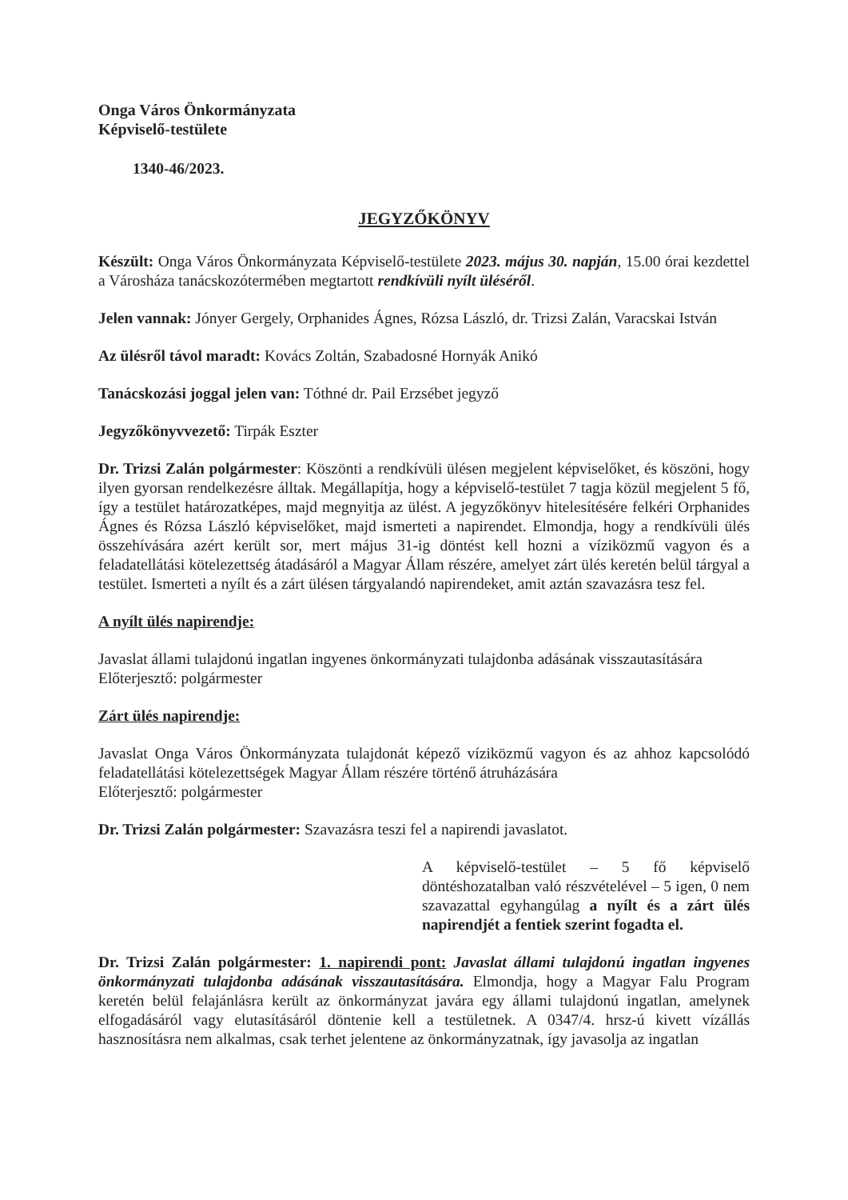Onga Város Önkormányzata
Képviselő-testülete
1340-46/2023.
JEGYZŐKÖNYV
Készült: Onga Város Önkormányzata Képviselő-testülete 2023. május 30. napján, 15.00 órai kezdettel a Városháza tanácskozótermében megtartott rendkívüli nyílt üléséről.
Jelen vannak: Jónyer Gergely, Orphanides Ágnes, Rózsa László, dr. Trizsi Zalán, Varacskai István
Az ülésről távol maradt: Kovács Zoltán, Szabadosné Hornyák Anikó
Tanácskozási joggal jelen van: Tóthné dr. Pail Erzsébet jegyző
Jegyzőkönyvvezető: Tirpák Eszter
Dr. Trizsi Zalán polgármester: Köszönti a rendkívüli ülésen megjelent képviselőket, és köszöni, hogy ilyen gyorsan rendelkezésre álltak. Megállapítja, hogy a képviselő-testület 7 tagja közül megjelent 5 fő, így a testület határozatképes, majd megnyitja az ülést. A jegyzőkönyv hitelesítésére felkéri Orphanides Ágnes és Rózsa László képviselőket, majd ismerteti a napirendet. Elmondja, hogy a rendkívüli ülés összehívására azért került sor, mert május 31-ig döntést kell hozni a víziközmű vagyon és a feladatellátási kötelezettség átadásáról a Magyar Állam részére, amelyet zárt ülés keretén belül tárgyal a testület. Ismerteti a nyílt és a zárt ülésen tárgyalandó napirendeket, amit aztán szavazásra tesz fel.
A nyílt ülés napirendje:
Javaslat állami tulajdonú ingatlan ingyenes önkormányzati tulajdonba adásának visszautasítására
Előterjesztő: polgármester
Zárt ülés napirendje:
Javaslat Onga Város Önkormányzata tulajdonát képező víziközmű vagyon és az ahhoz kapcsolódó feladatellátási kötelezettségek Magyar Állam részére történő átruházására
Előterjesztő: polgármester
Dr. Trizsi Zalán polgármester: Szavazásra teszi fel a napirendi javaslatot.
A képviselő-testület – 5 fő képviselő döntéshozatalban való részvételével – 5 igen, 0 nem szavazattal egyhangúlag a nyílt és a zárt ülés napirendjét a fentiek szerint fogadta el.
Dr. Trizsi Zalán polgármester: 1. napirendi pont: Javaslat állami tulajdonú ingatlan ingyenes önkormányzati tulajdonba adásának visszautasítására. Elmondja, hogy a Magyar Falu Program keretén belül felajánlásra került az önkormányzat javára egy állami tulajdonú ingatlan, amelynek elfogadásáról vagy elutasításáról döntenie kell a testületnek. A 0347/4. hrsz-ú kivett vízállás hasznosításra nem alkalmas, csak terhet jelentene az önkormányzatnak, így javasolja az ingatlan